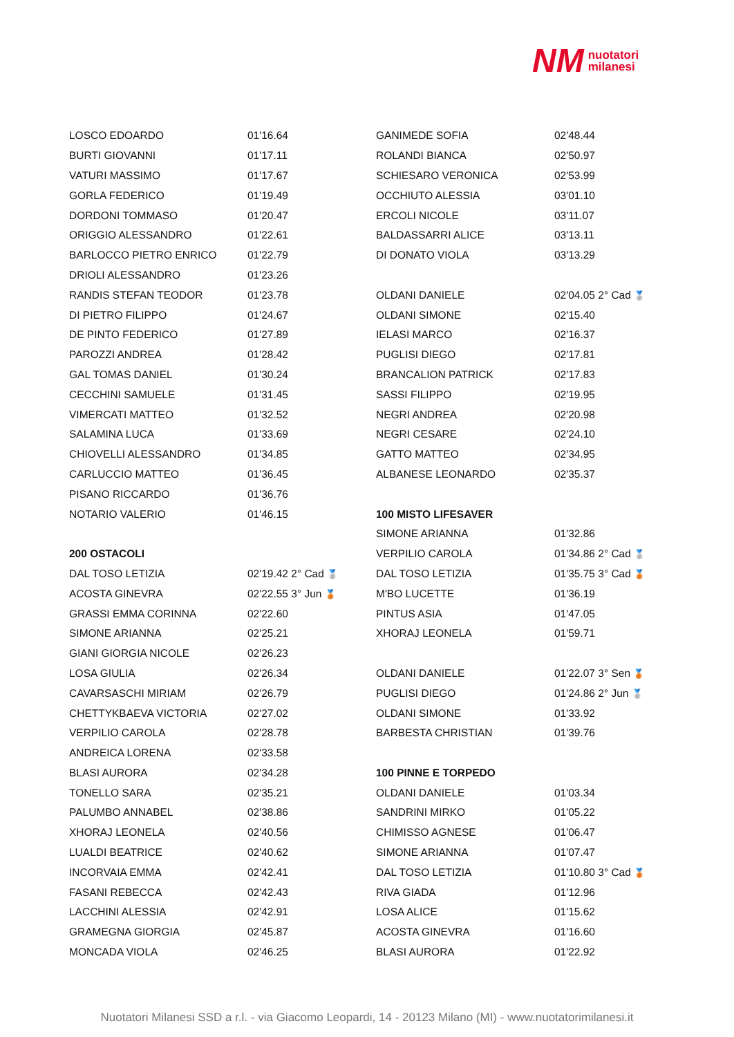NM nuotatori
milanesi
| LOSCO EDOARDO | 01'16.64 |
| BURTI GIOVANNI | 01'17.11 |
| VATURI MASSIMO | 01'17.67 |
| GORLA FEDERICO | 01'19.49 |
| DORDONI TOMMASO | 01'20.47 |
| ORIGGIO ALESSANDRO | 01'22.61 |
| BARLOCCO PIETRO ENRICO | 01'22.79 |
| DRIOLI ALESSANDRO | 01'23.26 |
| RANDIS STEFAN TEODOR | 01'23.78 |
| DI PIETRO FILIPPO | 01'24.67 |
| DE PINTO FEDERICO | 01'27.89 |
| PAROZZI ANDREA | 01'28.42 |
| GAL TOMAS DANIEL | 01'30.24 |
| CECCHINI SAMUELE | 01'31.45 |
| VIMERCATI MATTEO | 01'32.52 |
| SALAMINA LUCA | 01'33.69 |
| CHIOVELLI ALESSANDRO | 01'34.85 |
| CARLUCCIO MATTEO | 01'36.45 |
| PISANO RICCARDO | 01'36.76 |
| NOTARIO VALERIO | 01'46.15 |
| 200 OSTACOLI | |
| DAL TOSO LETIZIA | 02'19.42 2° Cad 🥈 |
| ACOSTA GINEVRA | 02'22.55 3° Jun 🥉 |
| GRASSI EMMA CORINNA | 02'22.60 |
| SIMONE ARIANNA | 02'25.21 |
| GIANI GIORGIA NICOLE | 02'26.23 |
| LOSA GIULIA | 02'26.34 |
| CAVARSASCHI MIRIAM | 02'26.79 |
| CHETTYKBAEVA VICTORIA | 02'27.02 |
| VERPILIO CAROLA | 02'28.78 |
| ANDREICA LORENA | 02'33.58 |
| BLASI AURORA | 02'34.28 |
| TONELLO SARA | 02'35.21 |
| PALUMBO ANNABEL | 02'38.86 |
| XHORAJ LEONELA | 02'40.56 |
| LUALDI BEATRICE | 02'40.62 |
| INCORVAIA EMMA | 02'42.41 |
| FASANI REBECCA | 02'42.43 |
| LACCHINI ALESSIA | 02'42.91 |
| GRAMEGNA GIORGIA | 02'45.87 |
| MONCADA VIOLA | 02'46.25 |
| GANIMEDE SOFIA | 02'48.44 |
| ROLANDI BIANCA | 02'50.97 |
| SCHIESARO VERONICA | 02'53.99 |
| OCCHIUTO ALESSIA | 03'01.10 |
| ERCOLI NICOLE | 03'11.07 |
| BALDASSARRI ALICE | 03'13.11 |
| DI DONATO VIOLA | 03'13.29 |
| OLDANI DANIELE | 02'04.05 2° Cad 🥈 |
| OLDANI SIMONE | 02'15.40 |
| IELASI MARCO | 02'16.37 |
| PUGLISI DIEGO | 02'17.81 |
| BRANCALION PATRICK | 02'17.83 |
| SASSI FILIPPO | 02'19.95 |
| NEGRI ANDREA | 02'20.98 |
| NEGRI CESARE | 02'24.10 |
| GATTO MATTEO | 02'34.95 |
| ALBANESE LEONARDO | 02'35.37 |
| 100 MISTO LIFESAVER | |
| SIMONE ARIANNA | 01'32.86 |
| VERPILIO CAROLA | 01'34.86 2° Cad 🥈 |
| DAL TOSO LETIZIA | 01'35.75 3° Cad 🥉 |
| M'BO LUCETTE | 01'36.19 |
| PINTUS ASIA | 01'47.05 |
| XHORAJ LEONELA | 01'59.71 |
| OLDANI DANIELE | 01'22.07 3° Sen 🥉 |
| PUGLISI DIEGO | 01'24.86 2° Jun 🥈 |
| OLDANI SIMONE | 01'33.92 |
| BARBESTA CHRISTIAN | 01'39.76 |
| 100 PINNE E TORPEDO | |
| OLDANI DANIELE | 01'03.34 |
| SANDRINI MIRKO | 01'05.22 |
| CHIMISSO AGNESE | 01'06.47 |
| SIMONE ARIANNA | 01'07.47 |
| DAL TOSO LETIZIA | 01'10.80 3° Cad 🥉 |
| RIVA GIADA | 01'12.96 |
| LOSA ALICE | 01'15.62 |
| ACOSTA GINEVRA | 01'16.60 |
| BLASI AURORA | 01'22.92 |
Nuotatori Milanesi SSD a r.l. - via Giacomo Leopardi, 14 - 20123 Milano (MI) - www.nuotatorimilanesi.it